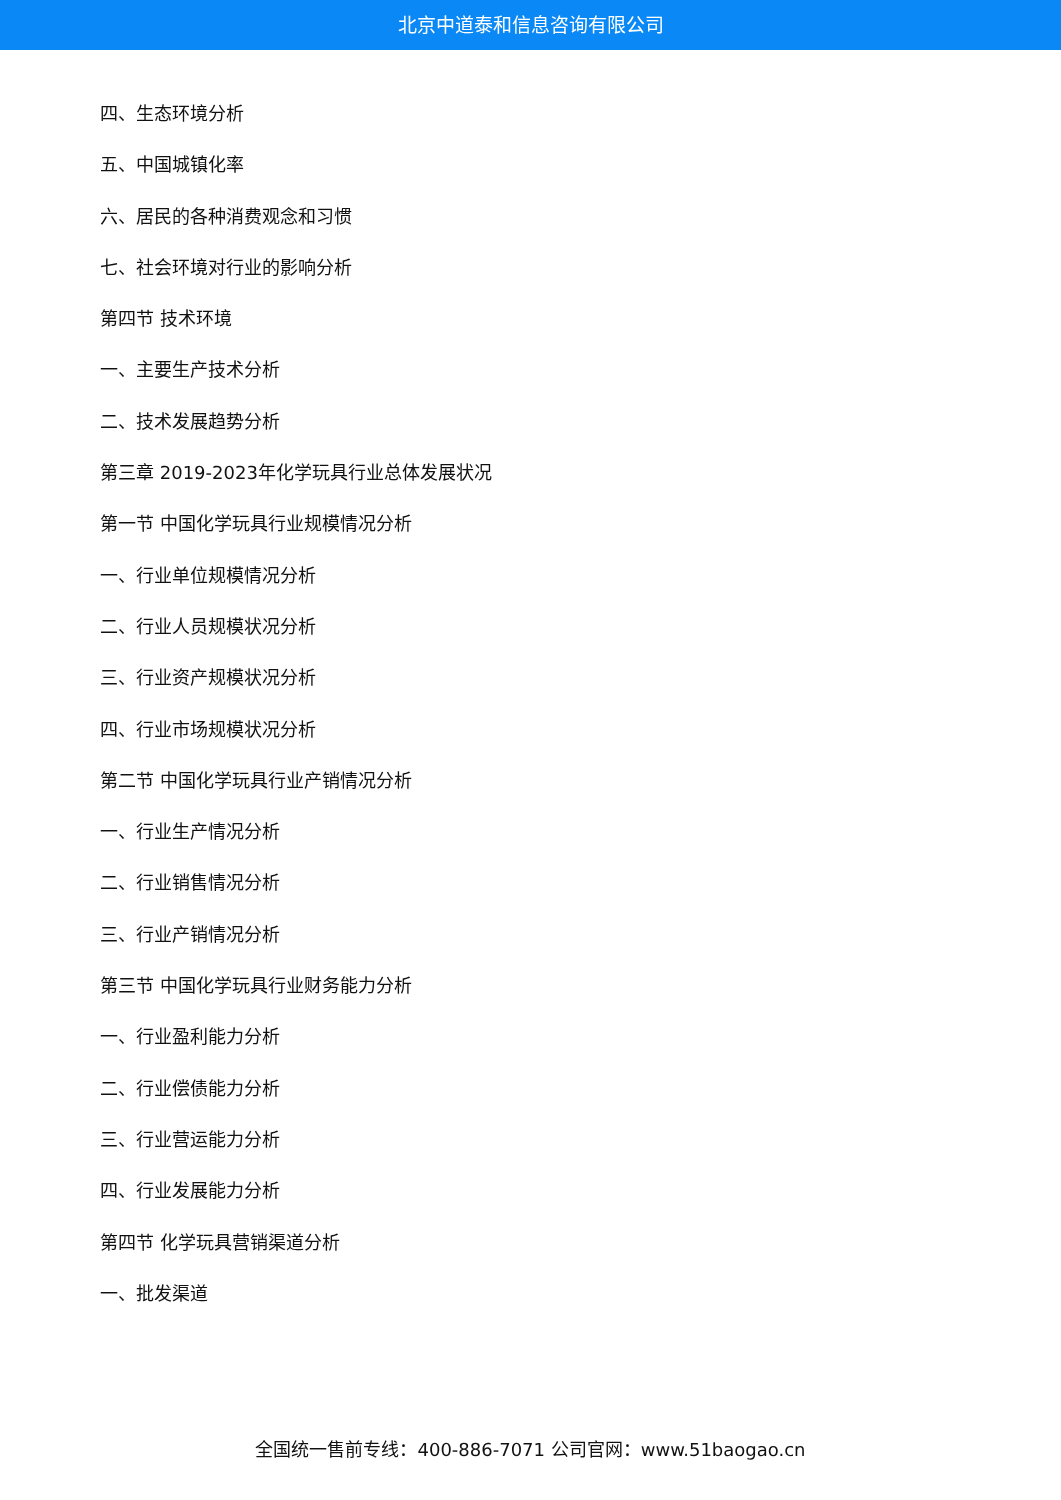北京中道泰和信息咨询有限公司
四、生态环境分析
五、中国城镇化率
六、居民的各种消费观念和习惯
七、社会环境对行业的影响分析
第四节 技术环境
一、主要生产技术分析
二、技术发展趋势分析
第三章 2019-2023年化学玩具行业总体发展状况
第一节 中国化学玩具行业规模情况分析
一、行业单位规模情况分析
二、行业人员规模状况分析
三、行业资产规模状况分析
四、行业市场规模状况分析
第二节 中国化学玩具行业产销情况分析
一、行业生产情况分析
二、行业销售情况分析
三、行业产销情况分析
第三节 中国化学玩具行业财务能力分析
一、行业盈利能力分析
二、行业偿债能力分析
三、行业营运能力分析
四、行业发展能力分析
第四节 化学玩具营销渠道分析
一、批发渠道
全国统一售前专线：400-886-7071 公司官网：www.51baogao.cn